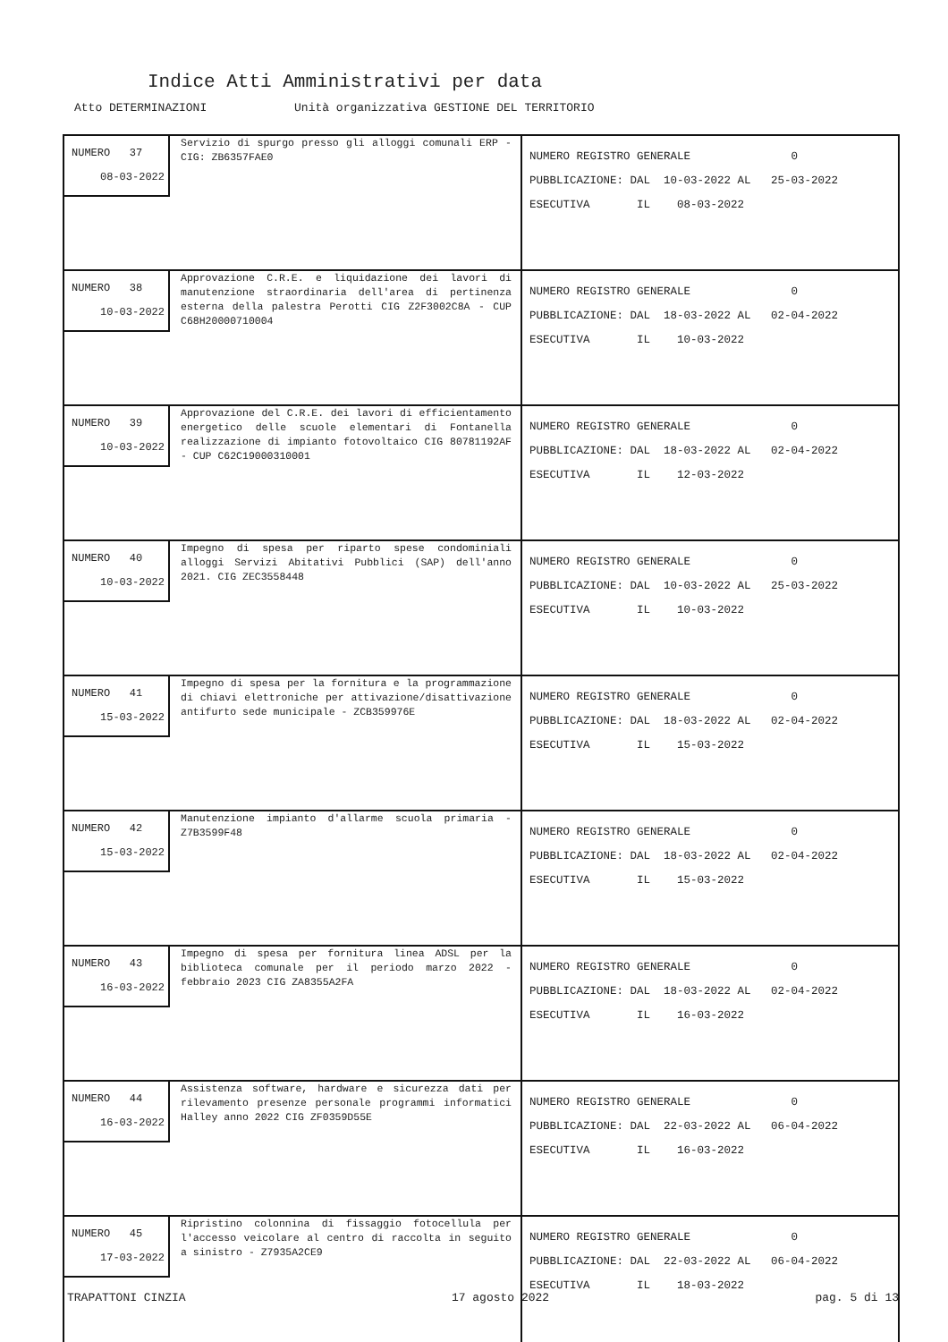Indice Atti Amministrativi per data
Atto DETERMINAZIONI Unità organizzativa GESTIONE DEL TERRITORIO
| NUMERO 37 08-03-2022 Servizio di spurgo presso gli alloggi comunali ERP - CIG: ZB6357FAE0 | NUMERO REGISTRO GENERALE 0 PUBBLICAZIONE: DAL 10-03-2022 AL 25-03-2022 ESECUTIVA IL 08-03-2022 |
| NUMERO 38 10-03-2022 Approvazione C.R.E. e liquidazione dei lavori di manutenzione straordinaria dell'area di pertinenza esterna della palestra Perotti CIG Z2F3002C8A - CUP C68H20000710004 | NUMERO REGISTRO GENERALE 0 PUBBLICAZIONE: DAL 18-03-2022 AL 02-04-2022 ESECUTIVA IL 10-03-2022 |
| NUMERO 39 10-03-2022 Approvazione del C.R.E. dei lavori di efficientamento energetico delle scuole elementari di Fontanella realizzazione di impianto fotovoltaico CIG 80781192AF - CUP C62C19000310001 | NUMERO REGISTRO GENERALE 0 PUBBLICAZIONE: DAL 18-03-2022 AL 02-04-2022 ESECUTIVA IL 12-03-2022 |
| NUMERO 40 10-03-2022 Impegno di spesa per riparto spese condominiali alloggi Servizi Abitativi Pubblici (SAP) dell'anno 2021. CIG ZEC3558448 | NUMERO REGISTRO GENERALE 0 PUBBLICAZIONE: DAL 10-03-2022 AL 25-03-2022 ESECUTIVA IL 10-03-2022 |
| NUMERO 41 15-03-2022 Impegno di spesa per la fornitura e la programmazione di chiavi elettroniche per attivazione/disattivazione antifurto sede municipale - ZCB359976E | NUMERO REGISTRO GENERALE 0 PUBBLICAZIONE: DAL 18-03-2022 AL 02-04-2022 ESECUTIVA IL 15-03-2022 |
| NUMERO 42 15-03-2022 Manutenzione impianto d'allarme scuola primaria - Z7B3599F48 | NUMERO REGISTRO GENERALE 0 PUBBLICAZIONE: DAL 18-03-2022 AL 02-04-2022 ESECUTIVA IL 15-03-2022 |
| NUMERO 43 16-03-2022 Impegno di spesa per fornitura linea ADSL per la biblioteca comunale per il periodo marzo 2022 - febbraio 2023 CIG ZA8355A2FA | NUMERO REGISTRO GENERALE 0 PUBBLICAZIONE: DAL 18-03-2022 AL 02-04-2022 ESECUTIVA IL 16-03-2022 |
| NUMERO 44 16-03-2022 Assistenza software, hardware e sicurezza dati per rilevamento presenze personale programmi informatici Halley anno 2022 CIG ZF0359D55E | NUMERO REGISTRO GENERALE 0 PUBBLICAZIONE: DAL 22-03-2022 AL 06-04-2022 ESECUTIVA IL 16-03-2022 |
| NUMERO 45 17-03-2022 Ripristino colonnina di fissaggio fotocellula per l'accesso veicolare al centro di raccolta in seguito a sinistro - Z7935A2CE9 | NUMERO REGISTRO GENERALE 0 PUBBLICAZIONE: DAL 22-03-2022 AL 06-04-2022 ESECUTIVA IL 18-03-2022 |
TRAPATTONI CINZIA 17 agosto 2022 pag. 5 di 13